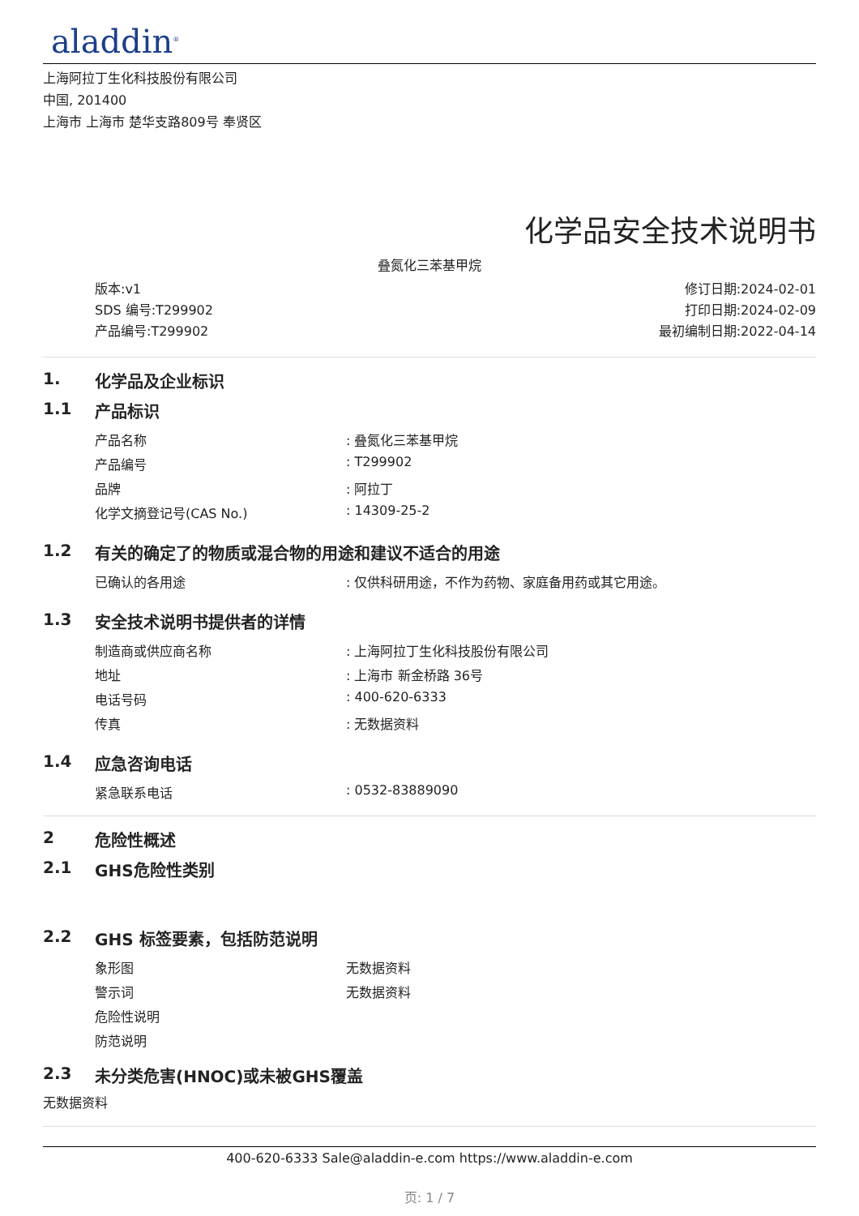aladdin<sup>®</sup>
上海阿拉丁生化科技股份有限公司
中国, 201400
上海市 上海市 楚华支路809号 奉贤区
化学品安全技术说明书
叠氮化三苯基甲烷
版本:v1
SDS 编号:T299902
产品编号:T299902
修订日期:2024-02-01
打印日期:2024-02-09
最初编制日期:2022-04-14
1. 化学品及企业标识
1.1 产品标识
| 产品名称 | : 叠氮化三苯基甲烷 |
| 产品编号 | : T299902 |
| 品牌 | : 阿拉丁 |
| 化学文摘登记号(CAS No.) | : 14309-25-2 |
1.2 有关的确定了的物质或混合物的用途和建议不适合的用途
| 已确认的各用途 | : 仅供科研用途，不作为药物、家庭备用药或其它用途。 |
1.3 安全技术说明书提供者的详情
| 制造商或供应商名称 | : 上海阿拉丁生化科技股份有限公司 |
| 地址 | : 上海市 新金桥路 36号 |
| 电话号码 | : 400-620-6333 |
| 传真 | : 无数据资料 |
1.4 应急咨询电话
| 紧急联系电话 | : 0532-83889090 |
2 危险性概述
2.1 GHS危险性类别
2.2 GHS 标签要素，包括防范说明
| 象形图 | 无数据资料 |
| 警示词 | 无数据资料 |
| 危险性说明 | |
| 防范说明 | |
2.3 未分类危害(HNOC)或未被GHS覆盖
无数据资料
400-620-6333 Sale@aladdin-e.com https://www.aladdin-e.com
页: 1 / 7